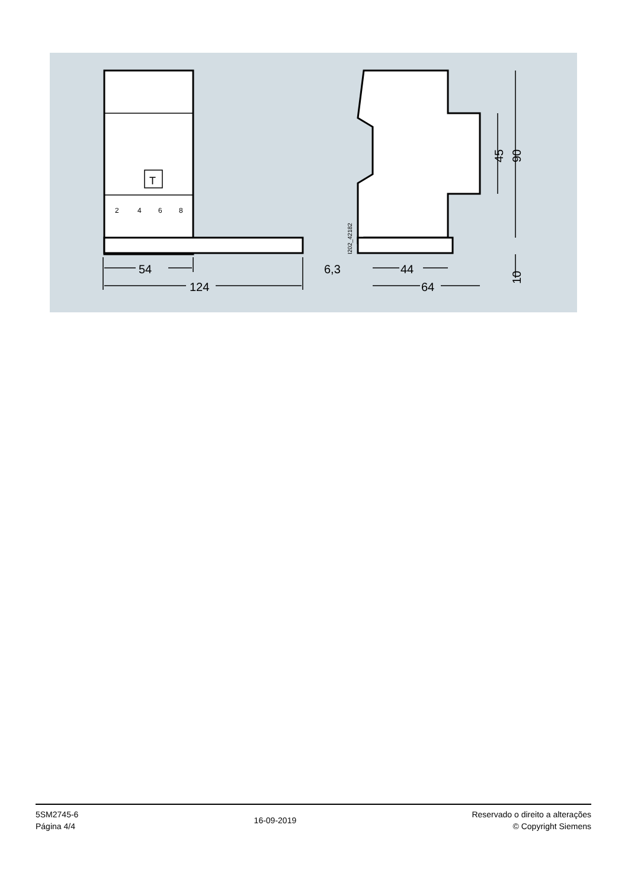54
124
6,3
44
64
45
90
10
I202_42182
T
2
4
6
8
5SM2745-6
Página 4/4
16-09-2019
Reservado o direito a alterações
© Copyright Siemens